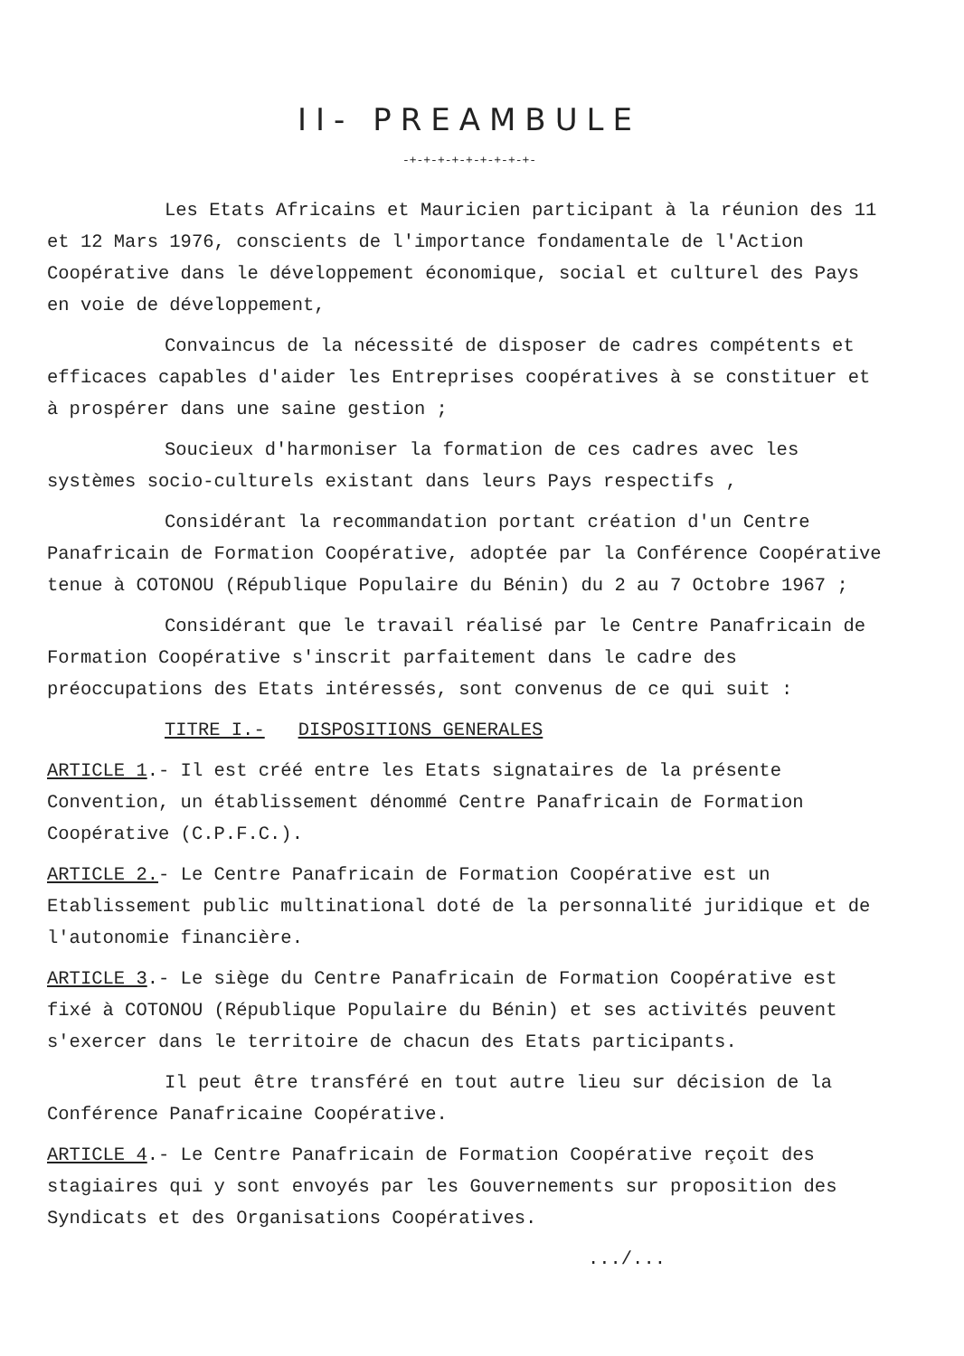II- PREAMBULE
-+-+-+-+-+-+-+-+-+-
Les Etats Africains et Mauricien participant à la réunion des 11 et 12 Mars 1976, conscients de l'importance fondamentale de l'Action Coopérative dans le développement économique, social et culturel des Pays en voie de développement,
Convaincus de la nécessité de disposer de cadres compétents et efficaces capables d'aider les Entreprises coopératives à se constituer et à prospérer dans une saine gestion ;
Soucieux d'harmoniser la formation de ces cadres avec les systèmes socio-culturels existant dans leurs Pays respectifs ,
Considérant la recommandation portant création d'un Centre Panafricain de Formation Coopérative, adoptée par la Conférence Coopérative tenue à COTONOU (République Populaire du Bénin) du 2 au 7 Octobre 1967 ;
Considérant que le travail réalisé par le Centre Panafricain de Formation Coopérative s'inscrit parfaitement dans le cadre des préoccupations des Etats intéressés, sont convenus de ce qui suit :
TITRE I.- DISPOSITIONS GENERALES
ARTICLE 1.- Il est créé entre les Etats signataires de la présente Convention, un établissement dénommé Centre Panafricain de Formation Coopérative (C.P.F.C.).
ARTICLE 2.- Le Centre Panafricain de Formation Coopérative est un Etablissement public multinational doté de la personnalité juridique et de l'autonomie financière.
ARTICLE 3.- Le siège du Centre Panafricain de Formation Coopérative est fixé à COTONOU (République Populaire du Bénin) et ses activités peuvent s'exercer dans le territoire de chacun des Etats participants.
Il peut être transféré en tout autre lieu sur décision de la Conférence Panafricaine Coopérative.
ARTICLE 4.- Le Centre Panafricain de Formation Coopérative reçoit des stagiaires qui y sont envoyés par les Gouvernements sur proposition des Syndicats et des Organisations Coopératives.
.../...